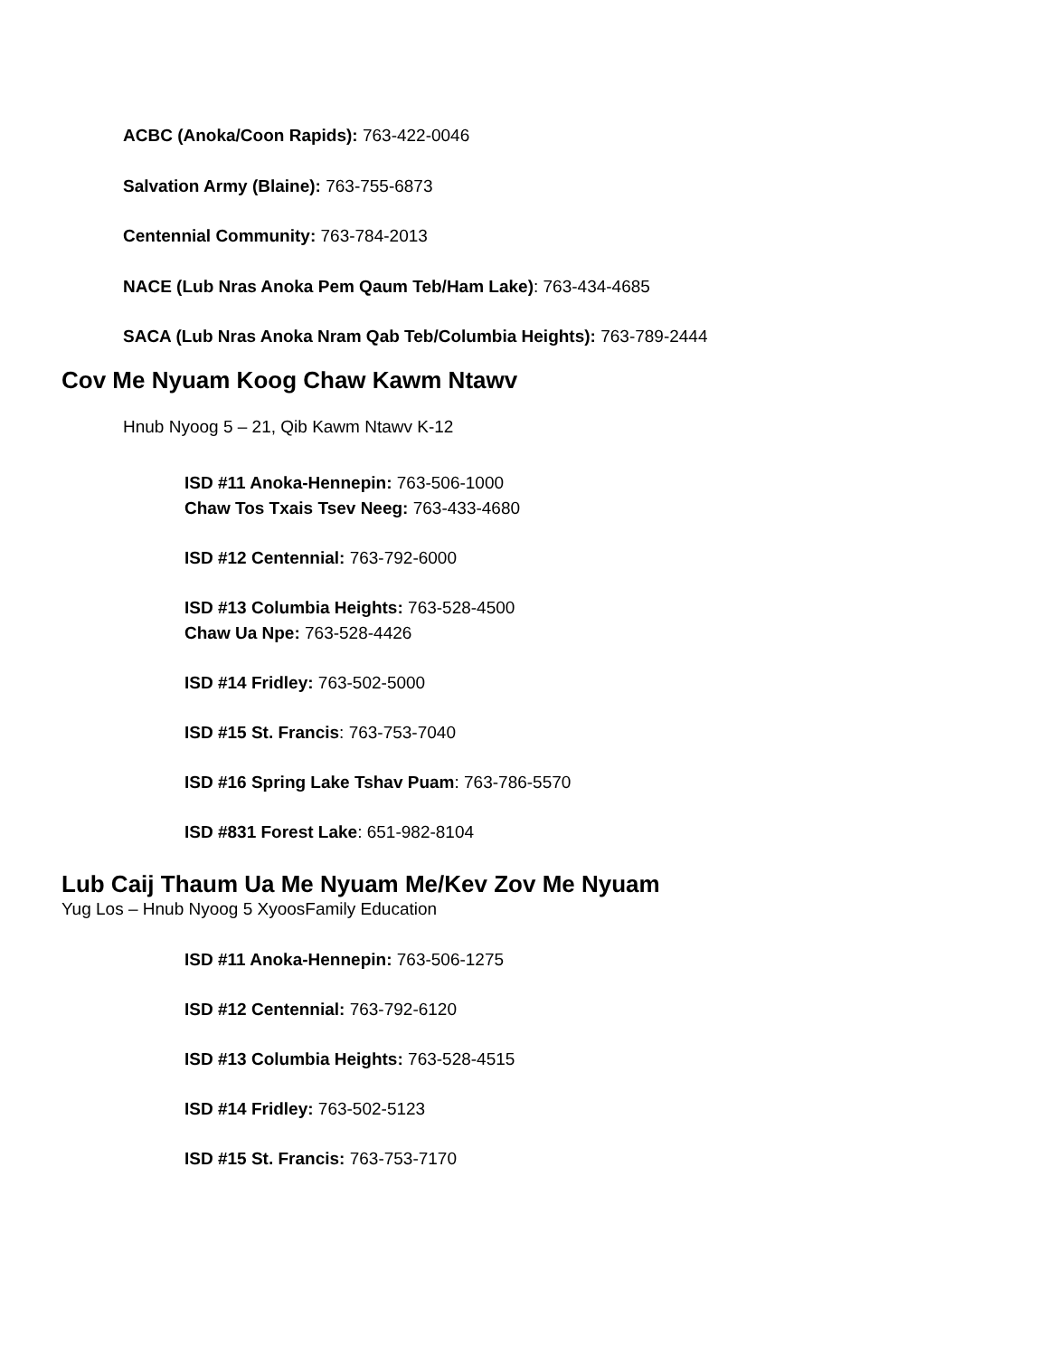ACBC (Anoka/Coon Rapids): 763-422-0046
Salvation Army (Blaine): 763-755-6873
Centennial Community: 763-784-2013
NACE (Lub Nras Anoka Pem Qaum Teb/Ham Lake): 763-434-4685
SACA (Lub Nras Anoka Nram Qab Teb/Columbia Heights): 763-789-2444
Cov Me Nyuam Koog Chaw Kawm Ntawv
Hnub Nyoog 5 – 21, Qib Kawm Ntawv K-12
ISD #11 Anoka-Hennepin: 763-506-1000
Chaw Tos Txais Tsev Neeg: 763-433-4680
ISD #12 Centennial: 763-792-6000
ISD #13 Columbia Heights: 763-528-4500
Chaw Ua Npe: 763-528-4426
ISD #14 Fridley: 763-502-5000
ISD #15 St. Francis: 763-753-7040
ISD #16 Spring Lake Tshav Puam: 763-786-5570
ISD #831 Forest Lake: 651-982-8104
Lub Caij Thaum Ua Me Nyuam Me/Kev Zov Me Nyuam
Yug Los – Hnub Nyoog 5 XyoosFamily Education
ISD #11 Anoka-Hennepin: 763-506-1275
ISD #12 Centennial: 763-792-6120
ISD #13 Columbia Heights: 763-528-4515
ISD #14 Fridley: 763-502-5123
ISD #15 St. Francis: 763-753-7170